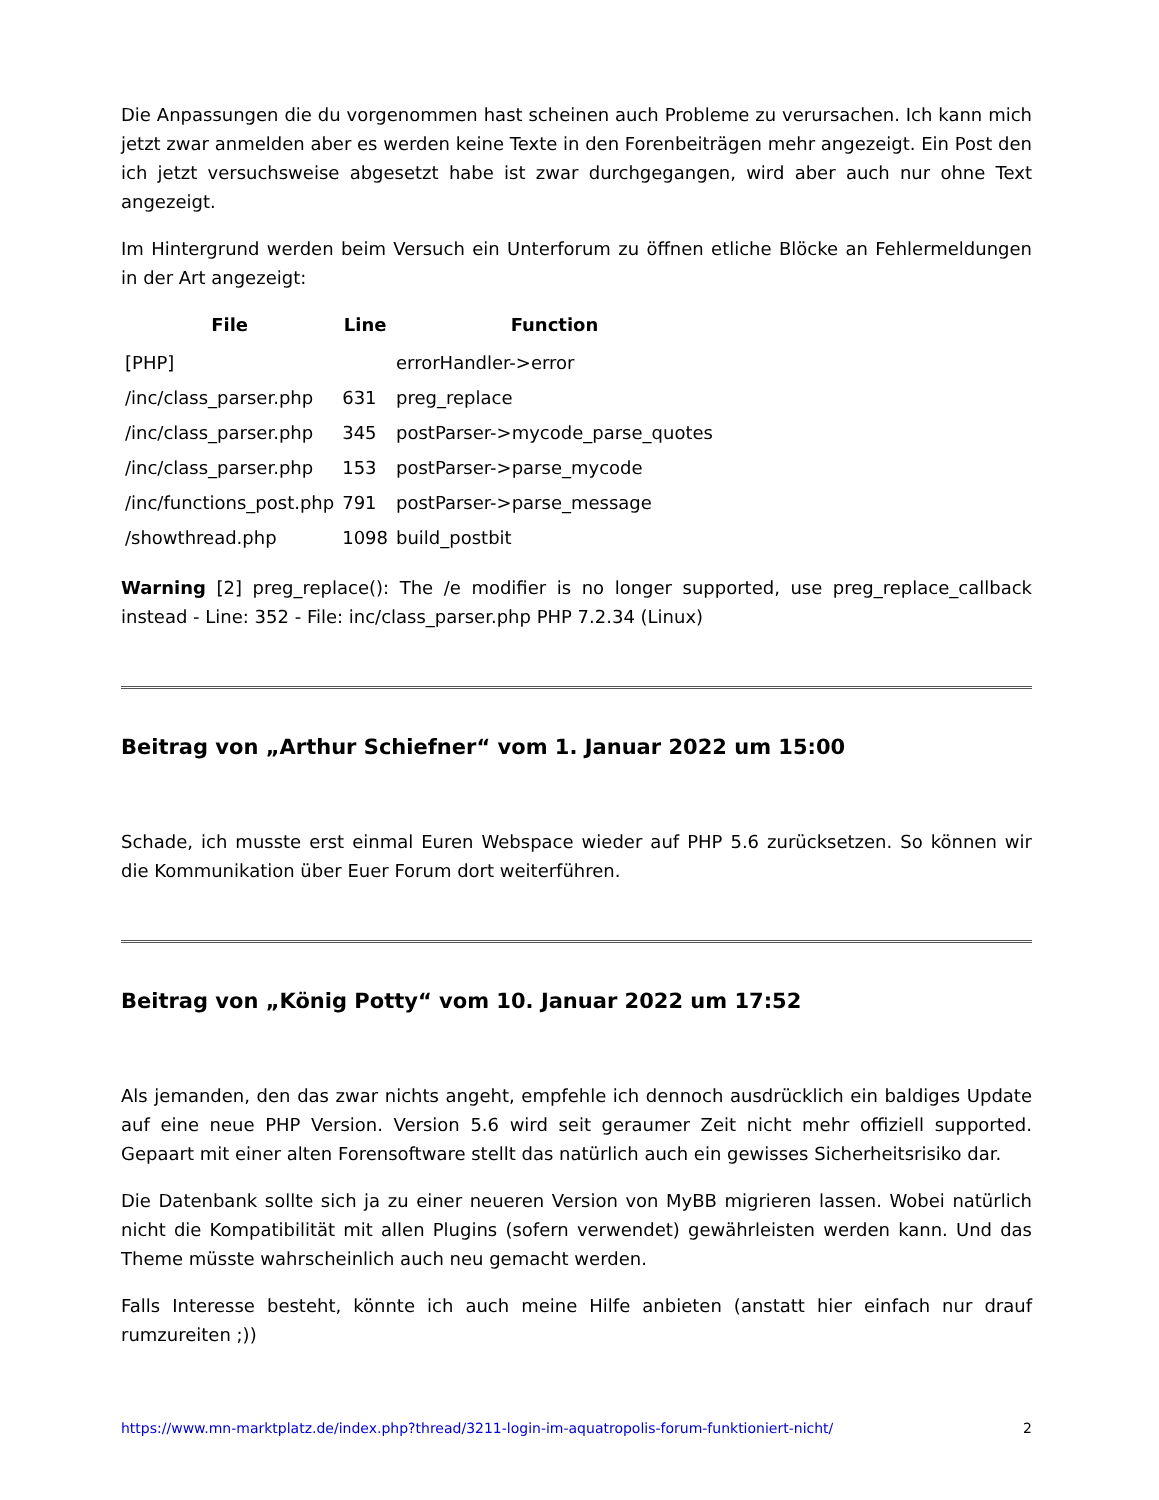Die Anpassungen die du vorgenommen hast scheinen auch Probleme zu verursachen. Ich kann mich jetzt zwar anmelden aber es werden keine Texte in den Forenbeiträgen mehr angezeigt. Ein Post den ich jetzt versuchsweise abgesetzt habe ist zwar durchgegangen, wird aber auch nur ohne Text angezeigt.
Im Hintergrund werden beim Versuch ein Unterforum zu öffnen etliche Blöcke an Fehlermeldungen in der Art angezeigt:
| File | Line | Function |
| --- | --- | --- |
| [PHP] | | errorHandler->error |
| /inc/class_parser.php | 631 | preg_replace |
| /inc/class_parser.php | 345 | postParser->mycode_parse_quotes |
| /inc/class_parser.php | 153 | postParser->parse_mycode |
| /inc/functions_post.php | 791 | postParser->parse_message |
| /showthread.php | 1098 | build_postbit |
Warning [2] preg_replace(): The /e modifier is no longer supported, use preg_replace_callback instead - Line: 352 - File: inc/class_parser.php PHP 7.2.34 (Linux)
Beitrag von „Arthur Schiefner“ vom 1. Januar 2022 um 15:00
Schade, ich musste erst einmal Euren Webspace wieder auf PHP 5.6 zurücksetzen. So können wir die Kommunikation über Euer Forum dort weiterführen.
Beitrag von „König Potty“ vom 10. Januar 2022 um 17:52
Als jemanden, den das zwar nichts angeht, empfehle ich dennoch ausdrücklich ein baldiges Update auf eine neue PHP Version. Version 5.6 wird seit geraumer Zeit nicht mehr offiziell supported. Gepaart mit einer alten Forensoftware stellt das natürlich auch ein gewisses Sicherheitsrisiko dar.
Die Datenbank sollte sich ja zu einer neueren Version von MyBB migrieren lassen. Wobei natürlich nicht die Kompatibilität mit allen Plugins (sofern verwendet) gewährleisten werden kann. Und das Theme müsste wahrscheinlich auch neu gemacht werden.
Falls Interesse besteht, könnte ich auch meine Hilfe anbieten (anstatt hier einfach nur drauf rumzureiten ;))
https://www.mn-marktplatz.de/index.php?thread/3211-login-im-aquatropolis-forum-funktioniert-nicht/ 2